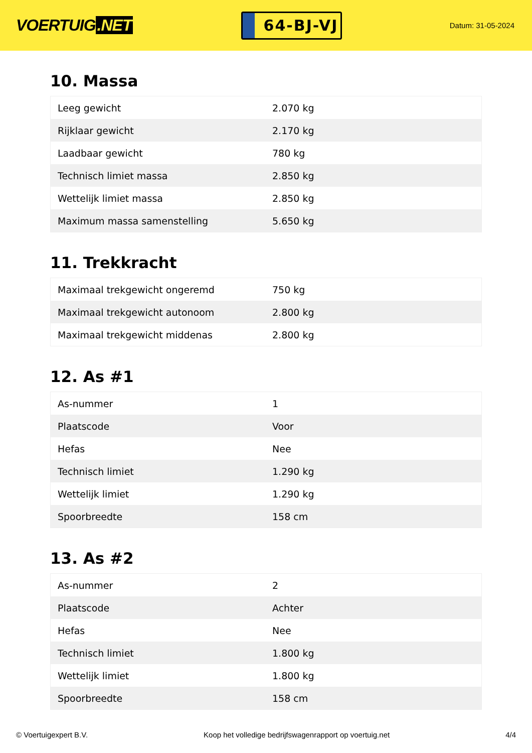VOERTUIG.NET
64-BJ-VJ
Datum: 31-05-2024
10. Massa
| Leeg gewicht | 2.070 kg |
| Rijklaar gewicht | 2.170 kg |
| Laadbaar gewicht | 780 kg |
| Technisch limiet massa | 2.850 kg |
| Wettelijk limiet massa | 2.850 kg |
| Maximum massa samenstelling | 5.650 kg |
11. Trekkracht
| Maximaal trekgewicht ongeremd | 750 kg |
| Maximaal trekgewicht autonoom | 2.800 kg |
| Maximaal trekgewicht middenas | 2.800 kg |
12. As #1
| As-nummer | 1 |
| Plaatscode | Voor |
| Hefas | Nee |
| Technisch limiet | 1.290 kg |
| Wettelijk limiet | 1.290 kg |
| Spoorbreedte | 158 cm |
13. As #2
| As-nummer | 2 |
| Plaatscode | Achter |
| Hefas | Nee |
| Technisch limiet | 1.800 kg |
| Wettelijk limiet | 1.800 kg |
| Spoorbreedte | 158 cm |
© Voertuigexpert B.V. Koop het volledige bedrijfswagenrapport op voertuig.net 4/4